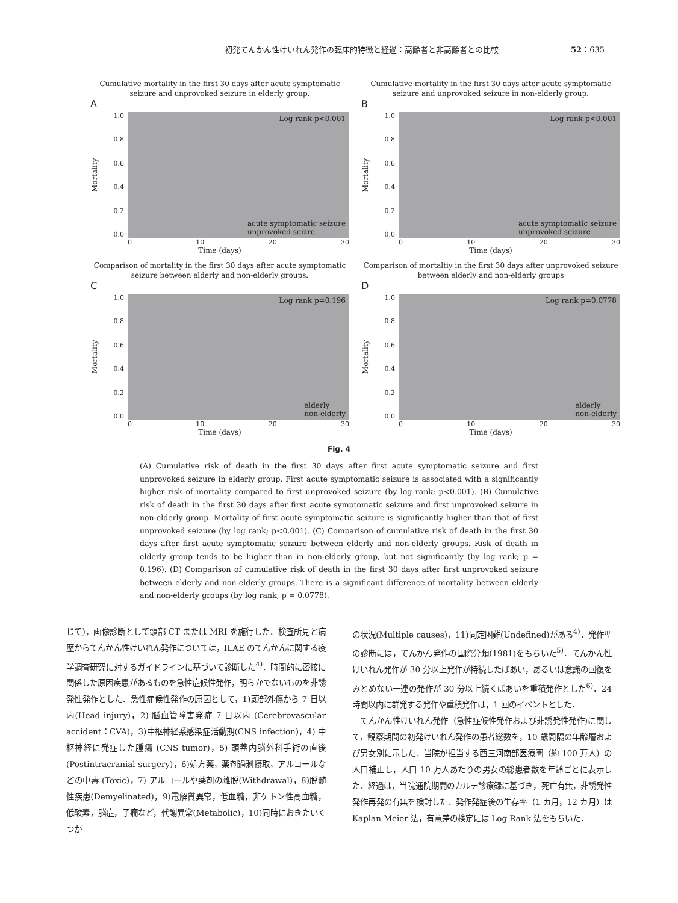初発てんかん性けいれん発作の臨床的特徴と経過：高齢者と非高齢者との比較 52：635
Cumulative mortality in the first 30 days after acute symptomatic seizure and unprovoked seizure in elderly group.
A
Mortality
1.0
0.8
0.6
0.4
0.2
0.0
Log rank p<0.001
acute symptomatic seizure
unprovoked seizre
0 10 20 30
Time (days)
Cumulative mortality in the first 30 days after acute symptomatic seizure and unprovoked seizure in non-elderly group.
B
Mortality
1.0
0.8
0.6
0.4
0.2
0.0
Log rank p<0.001
acute symptomatic seizure
unprovoked seizure
0 10 20 30
Time (days)
Comparison of mortality in the first 30 days after acute symptomatic seizure between elderly and non-elderly groups.
C
Mortality
1.0
0.8
0.6
0.4
0.2
0.0
Log rank p=0.196
elderly
non-elderly
0 10 20 30
Time (days)
Comparison of mortaltiy in the first 30 days after unprovoked seizure between elderly and non-elderly groups
D
Mortality
1.0
0.8
0.6
0.4
0.2
0.0
Log rank p=0.0778
elderly
non-elderly
0 10 20 30
Time (days)
Fig. 4
(A) Cumulative risk of death in the first 30 days after first acute symptomatic seizure and first unprovoked seizure in elderly group. First acute symptomatic seizure is associated with a significantly higher risk of mortality compared to first unprovoked seizure (by log rank; p<0.001). (B) Cumulative risk of death in the first 30 days after first acute symptomatic seizure and first unprovoked seizure in non-elderly group. Mortality of first acute symptomatic seizure is significantly higher than that of first unprovoked seizure (by log rank; p<0.001). (C) Comparison of cumulative risk of death in the first 30 days after first acute symptomatic seizure between elderly and non-elderly groups. Risk of death in elderly group tends to be higher than in non-elderly group, but not significantly (by log rank; p = 0.196). (D) Comparison of cumulative risk of death in the first 30 days after first unprovoked seizure between elderly and non-elderly groups. There is a significant difference of mortality between elderly and non-elderly groups (by log rank; p = 0.0778).
じて)，画像診断として頭部 CT または MRI を施行した．検査所見と病歴からてんかん性けいれん発作については，ILAE のてんかんに関する疫学調査研究に対するガイドラインに基づいて診断した<sup>4)</sup>．時間的に密接に関係した原因疾患があるものを急性症候性発作，明らかでないものを非誘発性発作とした．急性症候性発作の原因として，1)頭部外傷から 7 日以内(Head injury)，2) 脳血管障害発症 7 日以内 (Cerebrovascular accident：CVA)，3)中枢神経系感染症活動期(CNS infection)，4) 中枢神経に発症した腫瘍 (CNS tumor)，5) 頭蓋内脳外科手術の直後(Postintracranial surgery)，6)処方薬，薬剤過剰摂取，アルコールなどの中毒 (Toxic)，7) アルコールや薬剤の離脱(Withdrawal)，8)脱髄性疾患(Demyelinated)，9)電解質異常，低血糖，非ケトン性高血糖，低酸素，脳症，子癇など，代謝異常(Metabolic)，10)同時におきたいくつか
の状況(Multiple causes)，11)同定困難(Undefined)がある<sup>4)</sup>．発作型の診断には，てんかん発作の国際分類(1981)をもちいた<sup>5)</sup>．てんかん性けいれん発作が 30 分以上発作が持続したばあい，あるいは意識の回復をみとめない一連の発作が 30 分以上続くばあいを重積発作とした<sup>6)</sup>．24 時間以内に群発する発作や重積発作は，1 回のイベントとした．
　てんかん性けいれん発作（急性症候性発作および非誘発性発作)に関して，観察期間の初発けいれん発作の患者総数を，10 歳間隔の年齢層および男女別に示した．当院が担当する西三河南部医療圏（約 100 万人）の人口補正し，人口 10 万人あたりの男女の総患者数を年齢ごとに表示した．経過は，当院通院期間のカルテ診療録に基づき，死亡有無，非誘発性発作再発の有無を検討した．発作発症後の生存率（1 カ月，12 カ月）は Kaplan Meier 法，有意差の検定には Log Rank 法をもちいた．